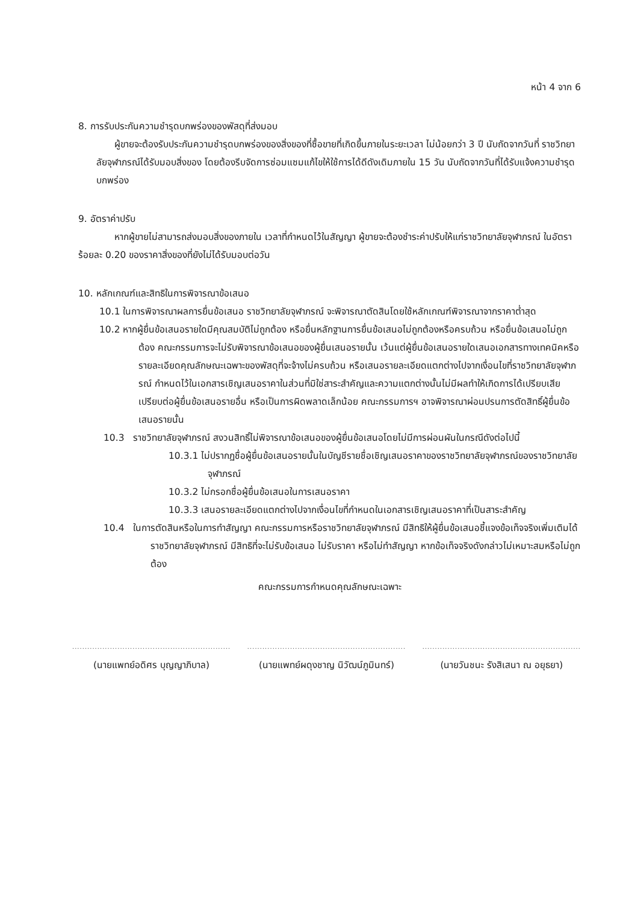หน้า 4 จาก 6
8. การรับประกันความชำรุดบกพร่องของพัสดุที่ส่งมอบ
ผู้ขายจะต้องรับประกันความชำรุดบกพร่องของสิ่งของที่ซื้อขายที่เกิดขึ้นภายในระยะเวลา ไม่น้อยกว่า 3 ปี นับถัดจากวันที่ ราชวิทยาลัยจุฬาภรณ์ได้รับมอบสิ่งของ โดยต้องรีบจัดการซ่อมแซมแก้ไขให้ใช้การได้ดีดังเดิมภายใน 15 วัน นับถัดจากวันที่ได้รับแจ้งความชำรุดบกพร่อง
9. อัตราค่าปรับ
หากผู้ขายไม่สามารถส่งมอบสิ่งของภายใน เวลาที่กำหนดไว้ในสัญญา ผู้ขายจะต้องชำระค่าปรับให้แก่ราชวิทยาลัยจุฬาภรณ์ ในอัตราร้อยละ 0.20 ของราคาสิ่งของที่ยังไม่ได้รับมอบต่อวัน
10. หลักเกณฑ์และสิทธิในการพิจารณาข้อเสนอ
10.1 ในการพิจารณาผลการยื่นข้อเสนอ ราชวิทยาลัยจุฬาภรณ์ จะพิจารณาตัดสินโดยใช้หลักเกณฑ์พิจารณาจากราคาต่ำสุด
10.2 หากผู้ยื่นข้อเสนอรายใดมีคุณสมบัติไม่ถูกต้อง หรือยื่นหลักฐานการยื่นข้อเสนอไม่ถูกต้องหรือครบถ้วน หรือยื่นข้อเสนอไม่ถูกต้อง คณะกรรมการจะไม่รับพิจารณาข้อเสนอของผู้ยื่นเสนอรายนั้น เว้นแต่ผู้ยื่นข้อเสนอรายใดเสนอเอกสารทางเทคนิคหรือรายละเอียดคุณลักษณะเฉพาะของพัสดุที่จะจ้างไม่ครบถ้วน หรือเสนอรายละเอียดแตกต่างไปจากเงื่อนไขที่ราชวิทยาลัยจุฬาภรณ์ กำหนดไว้ในเอกสารเชิญเสนอราคาในส่วนที่มิใช่สาระสำคัญและความแตกต่างนั้นไม่มีผลทำให้เกิดการได้เปรียบเสียเปรียบต่อผู้ยื่นข้อเสนอรายอื่น หรือเป็นการผิดพลาดเล็กน้อย คณะกรรมการฯ อาจพิจารณาผ่อนปรนการตัดสิทธิ์ผู้ยื่นข้อเสนอรายนั้น
10.3 ราชวิทยาลัยจุฬาภรณ์ สงวนสิทธิ์ไม่พิจารณาข้อเสนอของผู้ยื่นข้อเสนอโดยไม่มีการผ่อนผันในกรณีดังต่อไปนี้
10.3.1 ไม่ปรากฏชื่อผู้ยื่นข้อเสนอรายนั้นในบัญชีรายชื่อเชิญเสนอราคาของราชวิทยาลัยจุฬาภรณ์ของราชวิทยาลัยจุฬาภรณ์
10.3.2 ไม่กรอกชื่อผู้ยื่นข้อเสนอในการเสนอราคา
10.3.3 เสนอรายละเอียดแตกต่างไปจากเงื่อนไขที่กำหนดในเอกสารเชิญเสนอราคาที่เป็นสาระสำคัญ
10.4 ในการตัดสินหรือในการทำสัญญา คณะกรรมการหรือราชวิทยาลัยจุฬาภรณ์ มีสิทธิให้ผู้ยื่นข้อเสนอชี้แจงข้อเท็จจริงเพิ่มเติมได้ ราชวิทยาลัยจุฬาภรณ์ มีสิทธิที่จะไม่รับข้อเสนอ ไม่รับราคา หรือไม่ทำสัญญา หากข้อเท็จจริงดังกล่าวไม่เหมาะสมหรือไม่ถูกต้อง
คณะกรรมการกำหนดคุณลักษณะเฉพาะ
...............................................................
(นายแพทย์อดิศร บุญญาภิบาล)
...............................................................
(นายแพทย์ผดุงชาญ นิวัฒน์ภูมินทร์)
...............................................................
(นายวันชนะ รังสิเสนา ณ อยุธยา)